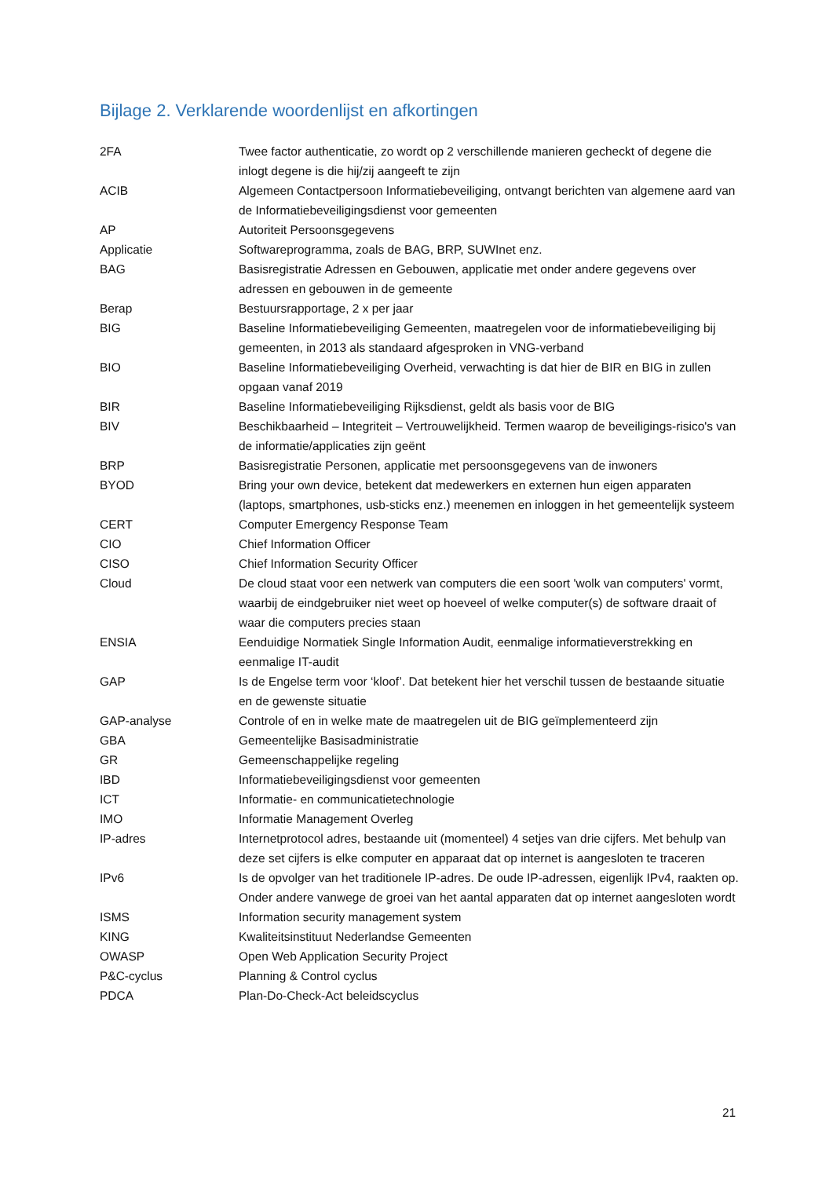Bijlage 2. Verklarende woordenlijst en afkortingen
| 2FA | Twee factor authenticatie, zo wordt op 2 verschillende manieren gecheckt of degene die inlogt degene is die hij/zij aangeeft te zijn |
| ACIB | Algemeen Contactpersoon Informatiebeveiliging, ontvangt berichten van algemene aard van de Informatiebeveiligingsdienst voor gemeenten |
| AP | Autoriteit Persoonsgegevens |
| Applicatie | Softwareprogramma, zoals de BAG, BRP, SUWInet enz. |
| BAG | Basisregistratie Adressen en Gebouwen, applicatie met onder andere gegevens over adressen en gebouwen in de gemeente |
| Berap | Bestuursrapportage, 2 x per jaar |
| BIG | Baseline Informatiebeveiliging Gemeenten, maatregelen voor de informatiebeveiliging bij gemeenten, in 2013 als standaard afgesproken in VNG-verband |
| BIO | Baseline Informatiebeveiliging Overheid, verwachting is dat hier de BIR en BIG in zullen opgaan vanaf 2019 |
| BIR | Baseline Informatiebeveiliging Rijksdienst, geldt als basis voor de BIG |
| BIV | Beschikbaarheid – Integriteit – Vertrouwelijkheid. Termen waarop de beveiligings-risico's van de informatie/applicaties zijn geënt |
| BRP | Basisregistratie Personen, applicatie met persoonsgegevens van de inwoners |
| BYOD | Bring your own device, betekent dat medewerkers en externen hun eigen apparaten (laptops, smartphones, usb-sticks enz.) meenemen en inloggen in het gemeentelijk systeem |
| CERT | Computer Emergency Response Team |
| CIO | Chief Information Officer |
| CISO | Chief Information Security Officer |
| Cloud | De cloud staat voor een netwerk van computers die een soort 'wolk van computers' vormt, waarbij de eindgebruiker niet weet op hoeveel of welke computer(s) de software draait of waar die computers precies staan |
| ENSIA | Eenduidige Normatiek Single Information Audit, eenmalige informatieverstrekking en eenmalige IT-audit |
| GAP | Is de Engelse term voor ‘kloof’. Dat betekent hier het verschil tussen de bestaande situatie en de gewenste situatie |
| GAP-analyse | Controle of en in welke mate de maatregelen uit de BIG geïmplementeerd zijn |
| GBA | Gemeentelijke Basisadministratie |
| GR | Gemeenschappelijke regeling |
| IBD | Informatiebeveiligingsdienst voor gemeenten |
| ICT | Informatie- en communicatietechnologie |
| IMO | Informatie Management Overleg |
| IP-adres | Internetprotocol adres, bestaande uit (momenteel) 4 setjes van drie cijfers. Met behulp van deze set cijfers is elke computer en apparaat dat op internet is aangesloten te traceren |
| IPv6 | Is de opvolger van het traditionele IP-adres. De oude IP-adressen, eigenlijk IPv4, raakten op. Onder andere vanwege de groei van het aantal apparaten dat op internet aangesloten wordt |
| ISMS | Information security management system |
| KING | Kwaliteitsinstituut Nederlandse Gemeenten |
| OWASP | Open Web Application Security Project |
| P&C-cyclus | Planning & Control cyclus |
| PDCA | Plan-Do-Check-Act beleidscyclus |
21